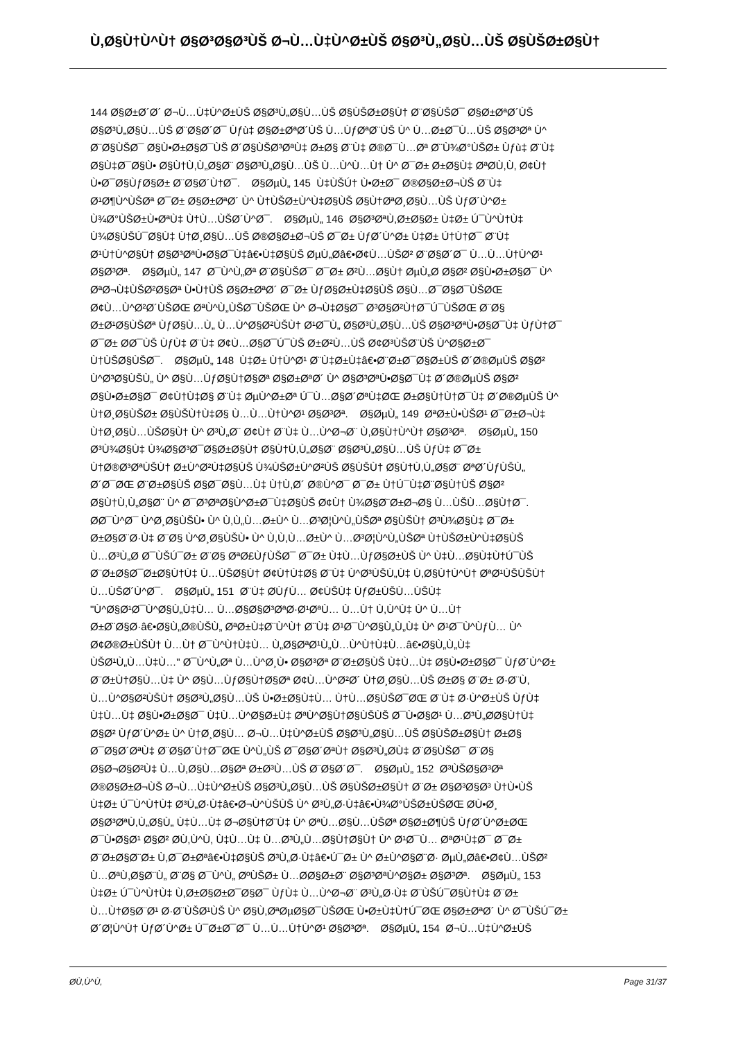Ù,Ø§Ù†Ù^Ù† Ø§Ø³Ø§Ø³ÙŠ Ø¬Ù…Ù‡Ù^Ø±ÙŠ Ø§Ø³Ù„Ø§Ù…ÙŠ Ø§ÙŠØ±Ø§Ù†
144 Ø§Ø±Ø´Ø´ Ø¬Ù…Ù‡Ù^Ø±ÙŠ Ø§Ø³Ù„Ø§Ù…ÙŠ Ø§ÙŠØ±Ø§Ù† Ø¨Ø§ÙŠØ¯ Ø§Ø±ØªØ´ÙŠ
Ø§Ø³Ù„Ø§Ù…ÙŠ Ø¨Ø§Ø´Ø¯ Ùƒù‡ Ø§Ø±ØªØ´ÙŠ Ù…ÙƒØªØ¨ÙŠ Ù^ Ù…Ø±Ø¯Ù…ÙŠ Ø§Ø³Øª Ù^
Ø¨Ø§ÙŠØ¯ Ø§Ù•Ø±Ø§Ø¯ÙŠ Ø´Ø§ÙŠØ³ØªÙ‡ Ø±Ø§ Ø¨Ù‡ Ø®Ø¯Ù…Øª Ø¨Ù¾Ø°ÙŠØ± Ùƒù‡ Ø¨Ù‡
Ø§Ù‡Ø¯Ø§Ù• Ø§Ù†Ù,Ù„Ø§Ø¨ Ø§Ø³Ù„Ø§Ù…ÙŠ Ù…Ù^Ù…Ù† Ù^ Ø¯Ø± Ø±Ø§Ù‡ ØªØ­Ù,Ù, Ø¢Ù†
Ù•Ø¯Ø§ÙƒØ§Ø± Ø¨Ø§Ø´Ù†Ø¯. Ø§ØµÙ„ 145 Ù‡ÙŠÚ† Ù•Ø±Ø¯ Ø®Ø§Ø±Ø¬ÙŠ Ø¨Ù‡
Ø¹Ø¶Ù^ÙŠØª Ø¯Ø± Ø§Ø±ØªØ´ Ù^ Ù†ÙŠØ±Ù^Ù‡Ø§ÙŠ Ø§Ù†ØªØ¸Ø§Ù…ÙŠ ÙƒØ´Ù^Ø±
Ù¾Ø°ÙŠØ±Ù•ØªÙ‡ Ù†Ù…ÙŠØ´Ù^Ø¯. Ø§ØµÙ„ 146 Ø§Ø³ØªÙ,Ø±Ø§Ø± Ù‡Ø± Ú¯Ù^Ù†Ù‡
Ù¾Ø§ÙŠÚ¯Ø§Ù‡ Ù†Ø¸Ø§Ù…ÙŠ Ø®Ø§Ø±Ø¬ÙŠ Ø¯Ø± ÙƒØ´Ù^Ø± Ù‡Ø± Ú†Ù†Ø¯ Ø¨Ù‡
Ø¹Ù†Ù^Ø§Ù† Ø§Ø³ØªÙ•Ø§Ø¯Ù‡â€•Ù‡Ø§ÙŠ ØµÙ„Ø­â€•Ø¢Ù…ÙŠØ² Ø¨Ø§Ø´Ø¯ Ù…Ù…Ù†Ù^Ø¹
Ø§Ø³Øª. Ø§ØµÙ„ 147 Ø¯Ù^Ù„Øª Ø¨Ø§ÙŠØ¯ Ø¯Ø± Ø²Ù…Ø§Ù† ØµÙ„Ø­ Ø§Ø² Ø§Ù•Ø±Ø§Ø¯ Ù^
ØªØ¬Ù‡ÙŠØ²Ø§Øª Ù•Ù†ÙŠ Ø§Ø±ØªØ´ Ø¯Ø± ÙƒØ§Ø±Ù‡Ø§ÙŠ Ø§Ù…Ø¯Ø§Ø¯ÙŠØŒ
Ø¢Ù…Ù^Ø²Ø´ÙŠØŒ ØªÙ^Ù„ÙŠØ¯ÙŠØŒ Ù^ Ø¬Ù‡Ø§Ø¯ Ø³Ø§Ø²Ù†Ø¯Ú¯ÙŠØŒ Ø¨Ø§
Ø±Ø¹Ø§ÙŠØª ÙƒØ§Ù…Ù„ Ù…Ù^Ø§Ø²ÙŠÙ† Ø¹Ø¯Ù„ Ø§Ø³Ù„Ø§Ù…ÙŠ Ø§Ø³ØªÙ•Ø§Ø¯Ù‡ ÙƒÙ†Ø¯
Ø¯Ø± Ø­Ø¯ÙŠ ÙƒÙ‡ Ø¨Ù‡ Ø¢Ù…Ø§Ø¯Ú¯ÙŠ Ø±Ø²Ù…ÙŠ Ø¢Ø³ÙŠØ¨ÙŠ Ù^Ø§Ø±Ø¯
Ù†ÙŠØ§ÙŠØ¯. Ø§ØµÙ„ 148 Ù‡Ø± Ù†Ù^Ø¹ Ø¨Ù‡Ø±Ù‡â€•Ø¨Ø±Ø¯Ø§Ø±ÙŠ Ø´Ø®ØµÙŠ Ø§Ø²
Ù^Ø³Ø§ÙŠÙ„ Ù^ Ø§Ù…ÙƒØ§Ù†Ø§Øª Ø§Ø±ØªØ´ Ù^ Ø§Ø³ØªÙ•Ø§Ø¯Ù‡ Ø´Ø®ØµÙŠ Ø§Ø²
Ø§Ù•Ø±Ø§Ø¯ Ø¢Ù†Ù‡Ø§ Ø¨Ù‡ ØµÙ^Ø±Øª Ú¯Ù…Ø§Ø´ØªÙ‡ØŒ Ø±Ø§Ù†Ù†Ø¯Ù‡ Ø´Ø®ØµÙŠ Ù^
Ù†Ø¸Ø§ÙŠØ± Ø§ÙŠÙ†Ù‡Ø§ Ù…Ù…Ù†Ù^Ø¹ Ø§Ø³Øª. Ø§ØµÙ„ 149 ØªØ±Ù•ÙŠØ¹ Ø¯Ø±Ø¬Ù‡
Ù†Ø¸Ø§Ù…ÙŠØ§Ù† Ù^ Ø³Ù„Ø¨ Ø¢Ù† Ø¨Ù‡ Ù…Ù^Ø¬Ø¨ Ù,Ø§Ù†Ù^Ù† Ø§Ø³Øª. Ø§ØµÙ„ 150
Ø³Ù¾Ø§Ù‡ Ù¾Ø§Ø³Ø¯Ø§Ø±Ø§Ù† Ø§Ù†Ù,Ù„Ø§Ø¨ Ø§Ø³Ù„Ø§Ù…ÙŠ ÙƒÙ‡ Ø¯Ø±
Ù†Ø®Ø³ØªÙŠÙ† Ø±Ù^Ø²Ù‡Ø§ÙŠ Ù¾ÙŠØ±Ù^Ø²ÙŠ Ø§ÙŠÙ† Ø§Ù†Ù,Ù„Ø§Ø¨ ØªØ´ÙƒÙŠÙ„
Ø´Ø¯ØŒ Ø¨Ø±Ø§ÙŠ Ø§Ø¯Ø§Ù…Ù‡ Ù†Ù,Ø´ Ø®Ù^Ø¯ Ø¯Ø± Ù†Ú¯Ù‡Ø¨Ø§Ù†ÙŠ Ø§Ø²
Ø§Ù†Ù,Ù„Ø§Ø¨ Ù^ Ø¯Ø³ØªØ§Ù^Ø±Ø¯Ù‡Ø§ÙŠ Ø¢Ù† Ù¾Ø§Ø¨Ø±Ø¬Ø§ Ù…ÙŠÙ…Ø§Ù†Ø¯.
Ø­Ø¯Ù^Ø¯ Ù^Ø¸Ø§ÙŠÙ• Ù^ Ù,Ù„Ù…Ø±Ù^ Ù…Ø³Ø¦Ù^Ù„ÙŠØª Ø§ÙŠÙ† Ø³Ù¾Ø§Ù‡ Ø¯Ø±
Ø±Ø§Ø¨Ø·Ù‡ Ø¨Ø§ Ù^Ø¸Ø§ÙŠÙ• Ù^ Ù,Ù,Ù…Ø±Ù^ Ù…Ø³Ø¦Ù^Ù„ÙŠØª Ù†ÙŠØ±Ù^Ù‡Ø§ÙŠ
Ù…Ø³Ù„Ø­ Ø¯ÙŠÚ¯Ø± Ø¨Ø§ ØªØ£ÙƒÙŠØ¯ Ø¯Ø± Ù‡Ù…ÙƒØ§Ø±ÙŠ Ù^ Ù‡Ù…Ø§Ù‡Ù†Ú¯ÙŠ
Ø¨Ø±Ø§Ø¯Ø±Ø§Ù†Ù‡ Ù…ÙŠØ§Ù† Ø¢Ù†Ù‡Ø§ Ø¨Ù‡ Ù^Ø³ÙŠÙ„Ù‡ Ù,Ø§Ù†Ù^Ù† ØªØ¹ÙŠÙŠÙ†
Ù…ÙŠØ´Ù^Ø¯. Ø§ØµÙ„ 151 Ø¨Ù‡ Ø­ÙƒÙ… Ø¢ÙŠÙ‡ ÙƒØ±ÙŠÙ…ÙŠÙ‡
"Ù^Ø§Ø¹Ø¯Ù^Ø§Ù„Ù‡Ù… Ù…Ø§Ø§Ø³ØªØ·Ø¹ØªÙ… Ù…Ù† Ù,Ù^Ù‡ Ù^ Ù…Ù†
Ø±Ø¨Ø§Ø·â€•Ø§Ù„Ø®ÙŠÙ„ ØªØ±Ù‡Ø¨Ù^Ù† Ø¨Ù‡ Ø¹Ø¯Ù^Ø§Ù„Ù„Ù‡ Ù^ Ø¹Ø¯Ù^ÙƒÙ… Ù^
Ø¢Ø®Ø±ÙŠÙ† Ù…Ù† Ø¯Ù^Ù†Ù‡Ù… Ù„Ø§ØªØ¹Ù„Ù…Ù^Ù†Ù‡Ù…â€•Ø§Ù„Ù„Ù‡
ÙŠØ¹Ù„Ù…Ù‡Ù…" Ø¯Ù^Ù„Øª Ù…Ù^Ø¸Ù• Ø§Ø³Øª Ø¨Ø±Ø§ÙŠ Ù‡Ù…Ù‡ Ø§Ù•Ø±Ø§Ø¯ ÙƒØ´Ù^Ø±
Ø¨Ø±Ù†Ø§Ù…Ù‡ Ù^ Ø§Ù…ÙƒØ§Ù†Ø§Øª Ø¢Ù…Ù^Ø²Ø´ Ù†Ø¸Ø§Ù…ÙŠ Ø±Ø§ Ø¨Ø± Ø·Ø¨Ù,
Ù…Ù^Ø§Ø²ÙŠÙ† Ø§Ø³Ù„Ø§Ù…ÙŠ Ù•Ø±Ø§Ù‡Ù… Ù†Ù…Ø§ÙŠØ¯ØŒ Ø¨Ù‡ Ø·Ù^Ø±ÙŠ ÙƒÙ‡
Ù‡Ù…Ù‡ Ø§Ù•Ø±Ø§Ø¯ Ù‡Ù…Ù^Ø§Ø±Ù‡ ØªÙ^Ø§Ù†Ø§ÙŠÙŠ Ø¯Ù•Ø§Ø¹ Ù…Ø³Ù„Ø­Ø§Ù†Ù‡
Ø§Ø² ÙƒØ´Ù^Ø± Ù^ Ù†Ø¸Ø§Ù… Ø¬Ù…Ù‡Ù^Ø±ÙŠ Ø§Ø³Ù„Ø§Ù…ÙŠ Ø§ÙŠØ±Ø§Ù† Ø±Ø§
Ø¯Ø§Ø´ØªÙ‡ Ø¨Ø§Ø´Ù†Ø¯ØŒ Ù^Ù„ÙŠ Ø¯Ø§Ø´ØªÙ† Ø§Ø³Ù„Ø­Ù‡ Ø¨Ø§ÙŠØ¯ Ø¨Ø§
Ø§Ø¬Ø§Ø²Ù‡ Ù…Ù,Ø§Ù…Ø§Øª Ø±Ø³Ù…ÙŠ Ø¨Ø§Ø´Ø¯. Ø§ØµÙ„ 152 Ø³ÙŠØ§Ø³Øª
Ø®Ø§Ø±Ø¬ÙŠ Ø¬Ù…Ù‡Ù^Ø±ÙŠ Ø§Ø³Ù„Ø§Ù…ÙŠ Ø§ÙŠØ±Ø§Ù† Ø¨Ø± Ø§Ø³Ø§Ø³ Ù†Ù•ÙŠ
Ù‡Ø± Ú¯Ù^Ù†Ù‡ Ø³Ù„Ø·Ù‡â€•Ø¬Ù^ÙŠÙŠ Ù^ Ø³Ù„Ø·Ù‡â€•Ù¾Ø°ÙŠØ±ÙŠØŒ Ø­Ù•Ø¸
Ø§Ø³ØªÙ,Ù„Ø§Ù„ Ù‡Ù…Ù‡ Ø¬Ø§Ù†Ø¨Ù‡ Ù^ ØªÙ…Ø§Ù…ÙŠØª Ø§Ø±Ø¶ÙŠ ÙƒØ´Ù^Ø±ØŒ
Ø¯Ù•Ø§Ø¹ Ø§Ø² Ø­Ù,Ù^Ù, Ù‡Ù…Ù‡ Ù…Ø³Ù„Ù…Ø§Ù†Ø§Ù† Ù^ Ø¹Ø¯Ù… ØªØ¹Ù‡Ø¯ Ø¯Ø±
Ø¨Ø±Ø§Ø¨Ø± Ù,Ø¯Ø±Øªâ€•Ù‡Ø§ÙŠ Ø³Ù„Ø·Ù‡â€•Ú¯Ø± Ù^ Ø±Ù^Ø§Ø¨Ø· ØµÙ„Ø­â€•Ø¢Ù…ÙŠØ²
Ù…ØªÙ,Ø§Ø¨Ù„ Ø¨Ø§ Ø¯Ù^Ù„ ØºÙŠØ± Ù…Ø­Ø§Ø±Ø¨ Ø§Ø³ØªÙ^Ø§Ø± Ø§Ø³Øª. Ø§ØµÙ„ 153
Ù‡Ø± Ú¯Ù^Ù†Ù‡ Ù,Ø±Ø§Ø±Ø¯Ø§Ø¯ ÙƒÙ‡ Ù…Ù^Ø¬Ø¨ Ø³Ù„Ø·Ù‡ Ø¨ÙŠÚ¯Ø§Ù†Ù‡ Ø¨Ø±
Ù…Ù†Ø§Ø¨Ø¹ Ø·Ø¨ÙŠØ¹ÙŠ Ù^ Ø§Ù,ØªØµØ§Ø¯ÙŠØŒ Ù•Ø±Ù‡Ù†Ú¯ØŒ Ø§Ø±ØªØ´ Ù^ Ø¯ÙŠÚ¯Ø±
Ø´Ø¦Ù^Ù† ÙƒØ´Ù^Ø± Ú¯Ø±Ø¯Ø¯ Ù…Ù…Ù†Ù^Ø¹ Ø§Ø³Øª. Ø§ØµÙ„ 154 Ø¬Ù…Ù‡Ù^Ø±ÙŠ
Ø­Ù,Ù^Ù, Page 31/37